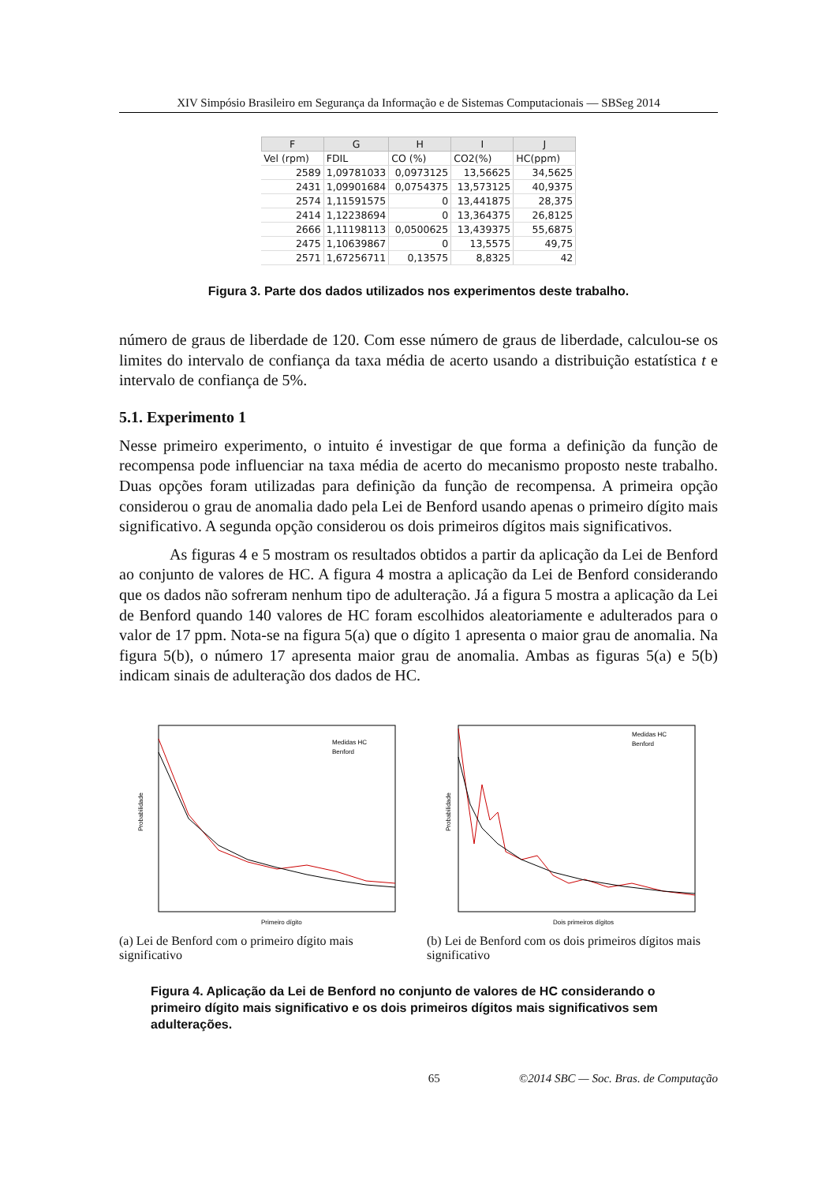XIV Simpósio Brasileiro em Segurança da Informação e de Sistemas Computacionais — SBSeg 2014
| F | G | H | I | J |
| --- | --- | --- | --- | --- |
| Vel (rpm) | FDIL | CO (%) | CO2(%) | HC(ppm) |
| 2589 | 1,09781033 | 0,0973125 | 13,56625 | 34,5625 |
| 2431 | 1,09901684 | 0,0754375 | 13,573125 | 40,9375 |
| 2574 | 1,11591575 | 0 | 13,441875 | 28,375 |
| 2414 | 1,12238694 | 0 | 13,364375 | 26,8125 |
| 2666 | 1,11198113 | 0,0500625 | 13,439375 | 55,6875 |
| 2475 | 1,10639867 | 0 | 13,5575 | 49,75 |
| 2571 | 1,67256711 | 0,13575 | 8,8325 | 42 |
Figura 3. Parte dos dados utilizados nos experimentos deste trabalho.
número de graus de liberdade de 120. Com esse número de graus de liberdade, calculou-se os limites do intervalo de confiança da taxa média de acerto usando a distribuição estatística t e intervalo de confiança de 5%.
5.1. Experimento 1
Nesse primeiro experimento, o intuito é investigar de que forma a definição da função de recompensa pode influenciar na taxa média de acerto do mecanismo proposto neste trabalho. Duas opções foram utilizadas para definição da função de recompensa. A primeira opção considerou o grau de anomalia dado pela Lei de Benford usando apenas o primeiro dígito mais significativo. A segunda opção considerou os dois primeiros dígitos mais significativos.
As figuras 4 e 5 mostram os resultados obtidos a partir da aplicação da Lei de Benford ao conjunto de valores de HC. A figura 4 mostra a aplicação da Lei de Benford considerando que os dados não sofreram nenhum tipo de adulteração. Já a figura 5 mostra a aplicação da Lei de Benford quando 140 valores de HC foram escolhidos aleatoriamente e adulterados para o valor de 17 ppm. Nota-se na figura 5(a) que o dígito 1 apresenta o maior grau de anomalia. Na figura 5(b), o número 17 apresenta maior grau de anomalia. Ambas as figuras 5(a) e 5(b) indicam sinais de adulteração dos dados de HC.
Probabilidade
Primeiro dígito
Medidas HC
Benford
(a) Lei de Benford com o primeiro dígito mais significativo
Probabilidade
Dois primeiros dígitos
Medidas HC
Benford
(b) Lei de Benford com os dois primeiros dígitos mais significativo
Figura 4. Aplicação da Lei de Benford no conjunto de valores de HC considerando o primeiro dígito mais significativo e os dois primeiros dígitos mais significativos sem adulterações.
65 ©2014 SBC — Soc. Bras. de Computação